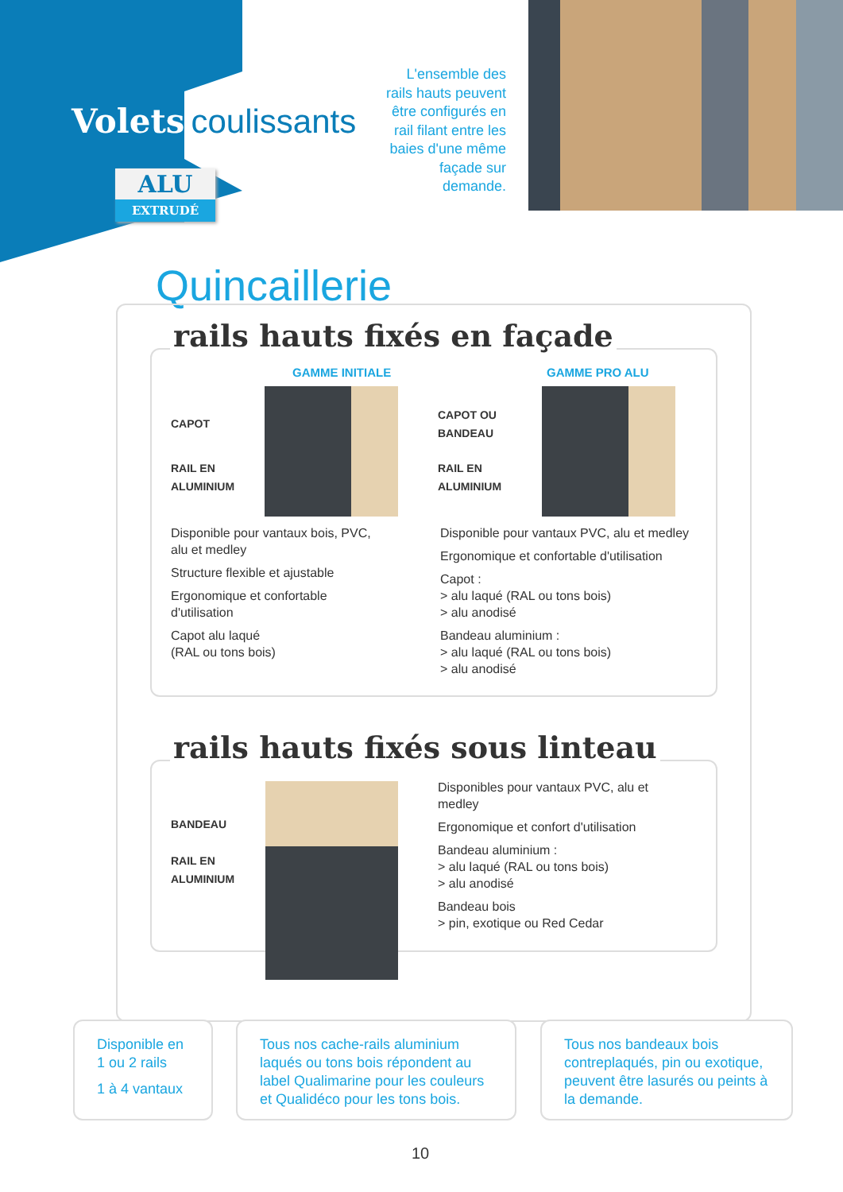Volets coulissants
ALU
EXTRUDÉ
L'ensemble des rails hauts peuvent être configurés en rail filant entre les baies d'une même façade sur demande.
Quincaillerie
rails hauts fixés en façade
GAMME INITIALE GAMME PRO ALU
CAPOT
RAIL EN
ALUMINIUM
CAPOT OU
BANDEAU
RAIL EN
ALUMINIUM
Disponible pour vantaux bois, PVC, alu et medley
Structure flexible et ajustable
Ergonomique et confortable d'utilisation
Capot alu laqué
(RAL ou tons bois)
Disponible pour vantaux PVC, alu et medley
Ergonomique et confortable d'utilisation
Capot :
> alu laqué (RAL ou tons bois)
> alu anodisé
Bandeau aluminium :
> alu laqué (RAL ou tons bois)
> alu anodisé
rails hauts fixés sous linteau
BANDEAU
RAIL EN
ALUMINIUM
Disponibles pour vantaux PVC, alu et medley
Ergonomique et confort d'utilisation
Bandeau aluminium :
> alu laqué (RAL ou tons bois)
> alu anodisé
Bandeau bois
> pin, exotique ou Red Cedar
Disponible en 1 ou 2 rails
1 à 4 vantaux
Tous nos cache-rails aluminium laqués ou tons bois répondent au label Qualimarine pour les couleurs et Qualidéco pour les tons bois.
Tous nos bandeaux bois contreplaqués, pin ou exotique, peuvent être lasurés ou peints à la demande.
10